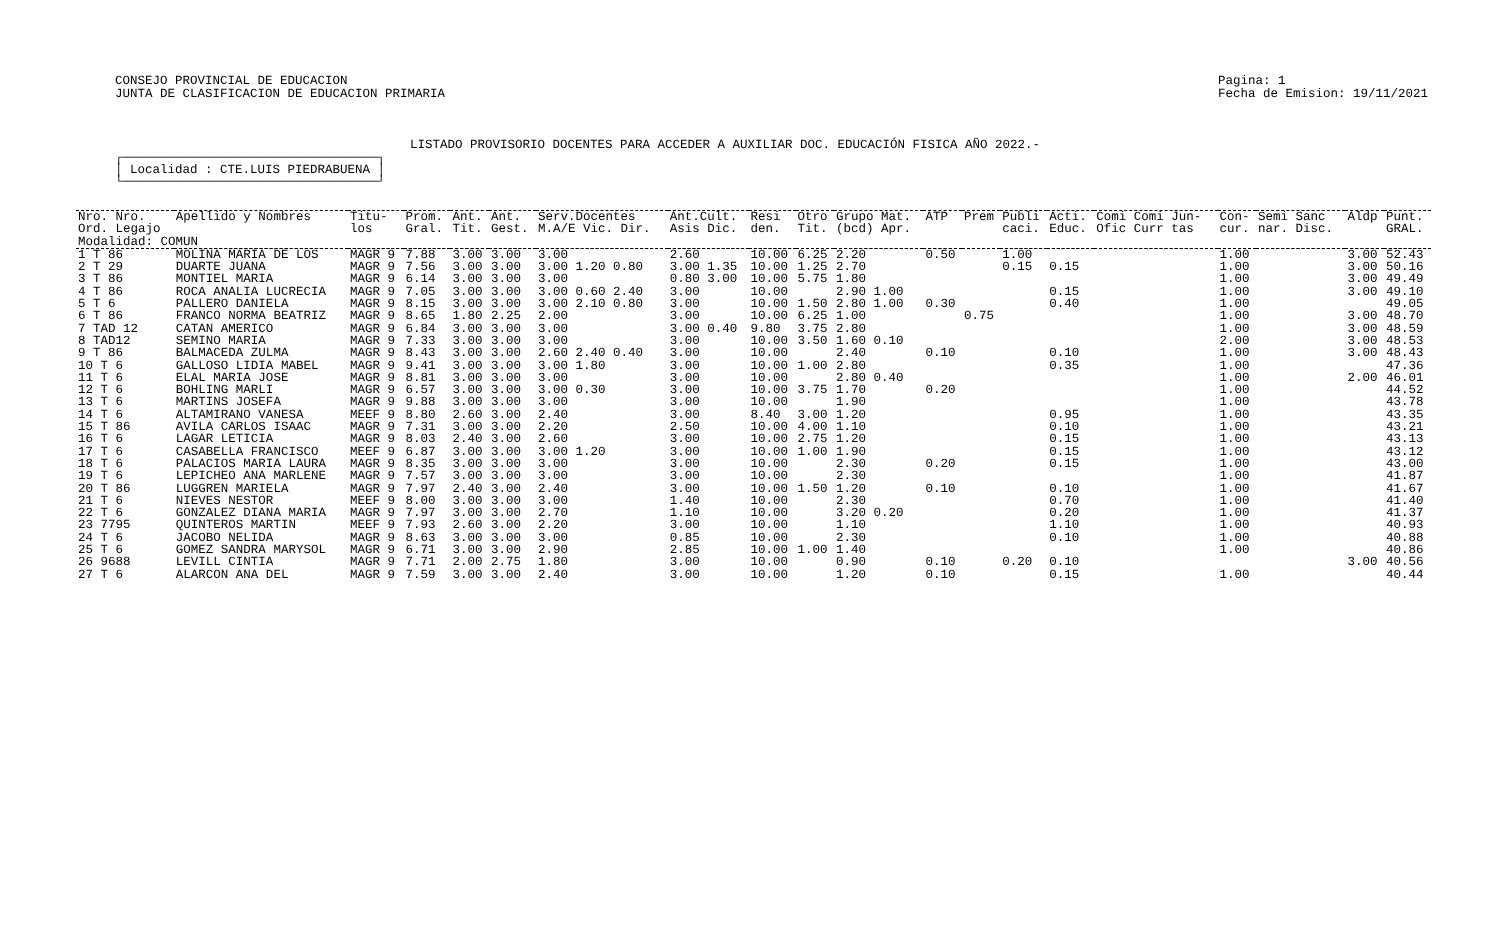CONSEJO PROVINCIAL DE EDUCACION
JUNTA DE CLASIFICACION DE EDUCACION PRIMARIA
Pagina: 1
Fecha de Emision: 19/11/2021
LISTADO PROVISORIO DOCENTES PARA ACCEDER A AUXILIAR DOC. EDUCACIÓN FISICA AÑO 2022.-
┌──────────────────────────────────┐
│ Localidad : CTE.LUIS PIEDRABUENA │
└──────────────────────────────────┘
| Nro. Nro. Ord. Legajo | Apellido y Nombres | Titu- los | Prom. Gral. | Ant. Tit. | Ant. Gest. | Serv.Docentes M.A/E Vic. Dir. | Ant.Cult. Asis Dic. | Resi den. | Otro Tit. | Grupo Mat. (bcd) Apr. | ATP | Prem | Publi caci. | Acti. Educ. | Comi Comi Jun- Ofic Curr tas | Con- cur. | Semi Sanc nar. Disc. | Aldp | Punt. GRAL. |
| --- | --- | --- | --- | --- | --- | --- | --- | --- | --- | --- | --- | --- | --- | --- | --- | --- | --- | --- | --- |
| Modalidad: COMUN | | | | | | | | | | | | | | | | | | | |
| 1 T 86 | MOLINA MARIA DE LOS | MAGR 9 | 7.88 | 3.00 | 3.00 | 3.00 | 2.60 | 10.00 | 6.25 | 2.20 | 0.50 | | 1.00 | | | 1.00 | | 3.00 | 52.43 |
| 2 T 29 | DUARTE JUANA | MAGR 9 | 7.56 | 3.00 | 3.00 | 3.00 1.20 0.80 | 3.00 1.35 | 10.00 | 1.25 | 2.70 | | | 0.15 | 0.15 | | 1.00 | | 3.00 | 50.16 |
| 3 T 86 | MONTIEL MARIA | MAGR 9 | 6.14 | 3.00 | 3.00 | 3.00 | 0.80 3.00 | 10.00 | 5.75 | 1.80 | | | | | | 1.00 | | 3.00 | 49.49 |
| 4 T 86 | ROCA ANALIA LUCRECIA | MAGR 9 | 7.05 | 3.00 | 3.00 | 3.00 0.60 2.40 | 3.00 | 10.00 | | 2.90 1.00 | | | | 0.15 | | 1.00 | | 3.00 | 49.10 |
| 5 T 6 | PALLERO DANIELA | MAGR 9 | 8.15 | 3.00 | 3.00 | 3.00 2.10 0.80 | 3.00 | 10.00 | 1.50 | 2.80 1.00 | 0.30 | | | 0.40 | | 1.00 | | | 49.05 |
| 6 T 86 | FRANCO NORMA BEATRIZ | MAGR 9 | 8.65 | 1.80 | 2.25 | 2.00 | 3.00 | 10.00 | 6.25 | 1.00 | | 0.75 | | | | 1.00 | | 3.00 | 48.70 |
| 7 TAD 12 | CATAN AMERICO | MAGR 9 | 6.84 | 3.00 | 3.00 | 3.00 | 3.00 0.40 | 9.80 | 3.75 | 2.80 | | | | | | 1.00 | | 3.00 | 48.59 |
| 8 TAD12 | SEMINO MARIA | MAGR 9 | 7.33 | 3.00 | 3.00 | 3.00 | 3.00 | 10.00 | 3.50 | 1.60 0.10 | | | | | | 2.00 | | 3.00 | 48.53 |
| 9 T 86 | BALMACEDA ZULMA | MAGR 9 | 8.43 | 3.00 | 3.00 | 2.60 2.40 0.40 | 3.00 | 10.00 | | 2.40 | 0.10 | | | 0.10 | | 1.00 | | 3.00 | 48.43 |
| 10 T 6 | GALLOSO LIDIA MABEL | MAGR 9 | 9.41 | 3.00 | 3.00 | 3.00 1.80 | 3.00 | 10.00 | 1.00 | 2.80 | | | | 0.35 | | 1.00 | | | 47.36 |
| 11 T 6 | ELAL MARIA JOSE | MAGR 9 | 8.81 | 3.00 | 3.00 | 3.00 | 3.00 | 10.00 | | 2.80 0.40 | | | | | | 1.00 | | 2.00 | 46.01 |
| 12 T 6 | BOHLING MARLI | MAGR 9 | 6.57 | 3.00 | 3.00 | 3.00 0.30 | 3.00 | 10.00 | 3.75 | 1.70 | 0.20 | | | | | 1.00 | | | 44.52 |
| 13 T 6 | MARTINS JOSEFA | MAGR 9 | 9.88 | 3.00 | 3.00 | 3.00 | 3.00 | 10.00 | | 1.90 | | | | | | 1.00 | | | 43.78 |
| 14 T 6 | ALTAMIRANO VANESA | MEEF 9 | 8.80 | 2.60 | 3.00 | 2.40 | 3.00 | 8.40 | 3.00 | 1.20 | | | | 0.95 | | 1.00 | | | 43.35 |
| 15 T 86 | AVILA CARLOS ISAAC | MAGR 9 | 7.31 | 3.00 | 3.00 | 2.20 | 2.50 | 10.00 | 4.00 | 1.10 | | | | 0.10 | | 1.00 | | | 43.21 |
| 16 T 6 | LAGAR LETICIA | MAGR 9 | 8.03 | 2.40 | 3.00 | 2.60 | 3.00 | 10.00 | 2.75 | 1.20 | | | | 0.15 | | 1.00 | | | 43.13 |
| 17 T 6 | CASABELLA FRANCISCO | MEEF 9 | 6.87 | 3.00 | 3.00 | 3.00 1.20 | 3.00 | 10.00 | 1.00 | 1.90 | | | | 0.15 | | 1.00 | | | 43.12 |
| 18 T 6 | PALACIOS MARIA LAURA | MAGR 9 | 8.35 | 3.00 | 3.00 | 3.00 | 3.00 | 10.00 | | 2.30 | 0.20 | | | 0.15 | | 1.00 | | | 43.00 |
| 19 T 6 | LEPICHEO ANA MARLENE | MAGR 9 | 7.57 | 3.00 | 3.00 | 3.00 | 3.00 | 10.00 | | 2.30 | | | | | | 1.00 | | | 41.87 |
| 20 T 86 | LUGGREN MARIELA | MAGR 9 | 7.97 | 2.40 | 3.00 | 2.40 | 3.00 | 10.00 | 1.50 | 1.20 | 0.10 | | | 0.10 | | 1.00 | | | 41.67 |
| 21 T 6 | NIEVES NESTOR | MEEF 9 | 8.00 | 3.00 | 3.00 | 3.00 | 1.40 | 10.00 | | 2.30 | | | | 0.70 | | 1.00 | | | 41.40 |
| 22 T 6 | GONZALEZ DIANA MARIA | MAGR 9 | 7.97 | 3.00 | 3.00 | 2.70 | 1.10 | 10.00 | | 3.20 0.20 | | | | 0.20 | | 1.00 | | | 41.37 |
| 23 7795 | QUINTEROS MARTIN | MEEF 9 | 7.93 | 2.60 | 3.00 | 2.20 | 3.00 | 10.00 | | 1.10 | | | | 1.10 | | 1.00 | | | 40.93 |
| 24 T 6 | JACOBO NELIDA | MAGR 9 | 8.63 | 3.00 | 3.00 | 3.00 | 0.85 | 10.00 | | 2.30 | | | | 0.10 | | 1.00 | | | 40.88 |
| 25 T 6 | GOMEZ SANDRA MARYSOL | MAGR 9 | 6.71 | 3.00 | 3.00 | 2.90 | 2.85 | 10.00 | 1.00 | 1.40 | | | | | | 1.00 | | | 40.86 |
| 26 9688 | LEVILL CINTIA | MAGR 9 | 7.71 | 2.00 | 2.75 | 1.80 | 3.00 | 10.00 | | 0.90 | 0.10 | | 0.20 | 0.10 | | | | 3.00 | 40.56 |
| 27 T 6 | ALARCON ANA DEL | MAGR 9 | 7.59 | 3.00 | 3.00 | 2.40 | 3.00 | 10.00 | | 1.20 | 0.10 | | | 0.15 | | 1.00 | | | 40.44 |